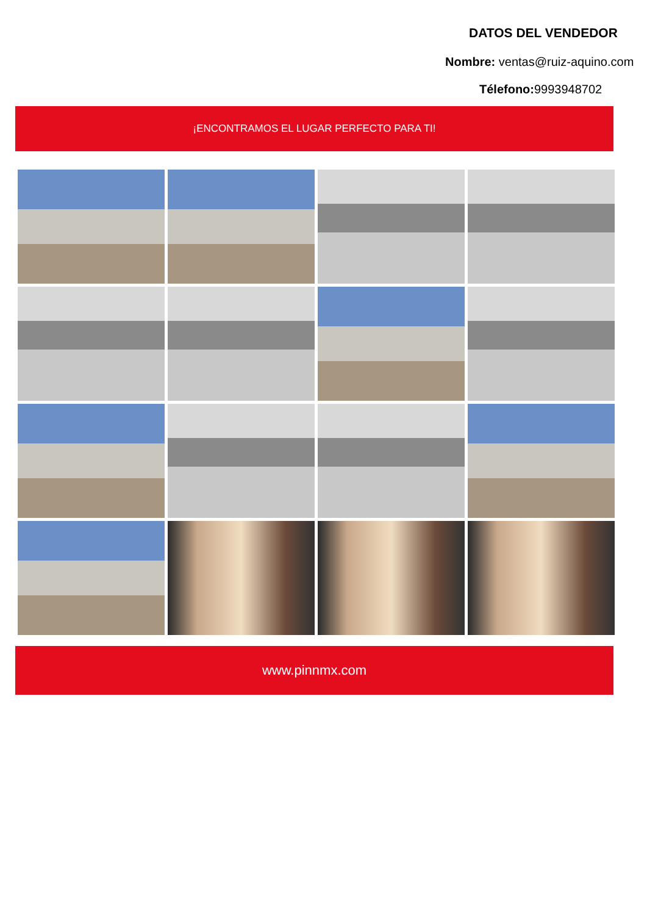DATOS DEL VENDEDOR
Nombre: ventas@ruiz-aquino.com
Télefono: 9993948702
¡ENCONTRAMOS EL LUGAR PERFECTO PARA TI!
www.pinnmx.com